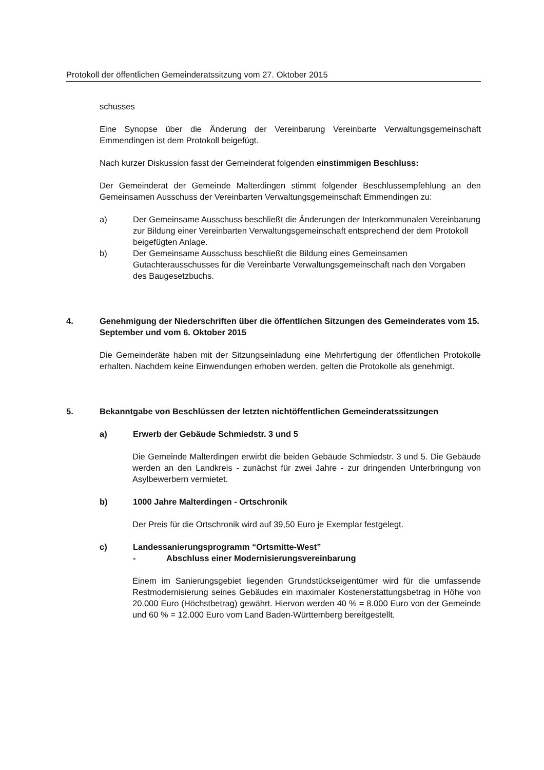Protokoll der öffentlichen Gemeinderatssitzung vom 27. Oktober 2015
schusses
Eine Synopse über die Änderung der Vereinbarung Vereinbarte Verwaltungsgemeinschaft Emmendingen ist dem Protokoll beigefügt.
Nach kurzer Diskussion fasst der Gemeinderat folgenden einstimmigen Beschluss:
Der Gemeinderat der Gemeinde Malterdingen stimmt folgender Beschlussempfehlung an den Gemeinsamen Ausschuss der Vereinbarten Verwaltungsgemeinschaft Emmendingen zu:
a) Der Gemeinsame Ausschuss beschließt die Änderungen der Interkommunalen Vereinbarung zur Bildung einer Vereinbarten Verwaltungsgemeinschaft entsprechend der dem Protokoll beigefügten Anlage.
b) Der Gemeinsame Ausschuss beschließt die Bildung eines Gemeinsamen Gutachterausschusses für die Vereinbarte Verwaltungsgemeinschaft nach den Vorgaben des Baugesetzbuchs.
4. Genehmigung der Niederschriften über die öffentlichen Sitzungen des Gemeinderates vom 15. September und vom 6. Oktober 2015
Die Gemeinderäte haben mit der Sitzungseinladung eine Mehrfertigung der öffentlichen Protokolle erhalten. Nachdem keine Einwendungen erhoben werden, gelten die Protokolle als genehmigt.
5. Bekanntgabe von Beschlüssen der letzten nichtöffentlichen Gemeinderatssitzungen
a) Erwerb der Gebäude Schmiedstr. 3 und 5
Die Gemeinde Malterdingen erwirbt die beiden Gebäude Schmiedstr. 3 und 5. Die Gebäude werden an den Landkreis - zunächst für zwei Jahre - zur dringenden Unterbringung von Asylbewerbern vermietet.
b) 1000 Jahre Malterdingen - Ortschronik
Der Preis für die Ortschronik wird auf 39,50 Euro je Exemplar festgelegt.
c) Landessanierungsprogramm “Ortsmitte-West”
- Abschluss einer Modernisierungsvereinbarung
Einem im Sanierungsgebiet liegenden Grundstückseigentümer wird für die umfassende Restmodernisierung seines Gebäudes ein maximaler Kostenerstattungsbetrag in Höhe von 20.000 Euro (Höchstbetrag) gewährt. Hiervon werden 40 % = 8.000 Euro von der Gemeinde und 60 % = 12.000 Euro vom Land Baden-Württemberg bereitgestellt.